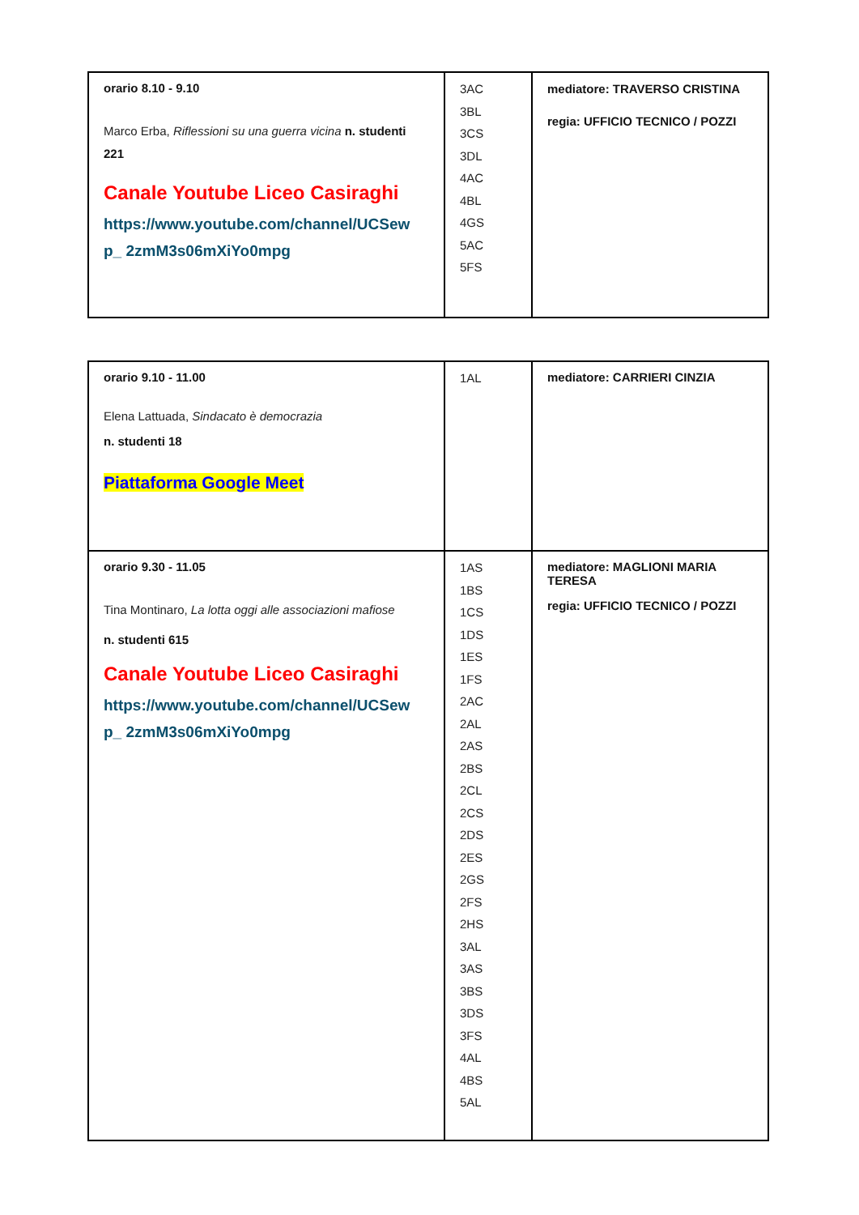| orario 8.10 - 9.10 Marco Erba, Riflessioni su una guerra vicina n. studenti 221 Canale Youtube Liceo Casiraghi https://www.youtube.com/channel/UCSew p_ 2zmM3s06mXiYo0mpg | 3AC 3BL 3CS 3DL 4AC 4BL 4GS 5AC 5FS | mediatore: TRAVERSO CRISTINA regia: UFFICIO TECNICO / POZZI |
| orario 9.10 - 11.00 Elena Lattuada, Sindacato è democrazia n. studenti 18 Piattaforma Google Meet | 1AL | mediatore: CARRIERI CINZIA |
| orario 9.30 - 11.05 Tina Montinaro, La lotta oggi alle associazioni mafiose n. studenti 615 Canale Youtube Liceo Casiraghi https://www.youtube.com/channel/UCSew p_ 2zmM3s06mXiYo0mpg | 1AS 1BS 1CS 1DS 1ES 1FS 2AC 2AL 2AS 2BS 2CL 2CS 2DS 2ES 2GS 2FS 2HS 3AL 3AS 3BS 3DS 3FS 4AL 4BS 5AL | mediatore: MAGLIONI MARIA TERESA regia: UFFICIO TECNICO / POZZI |